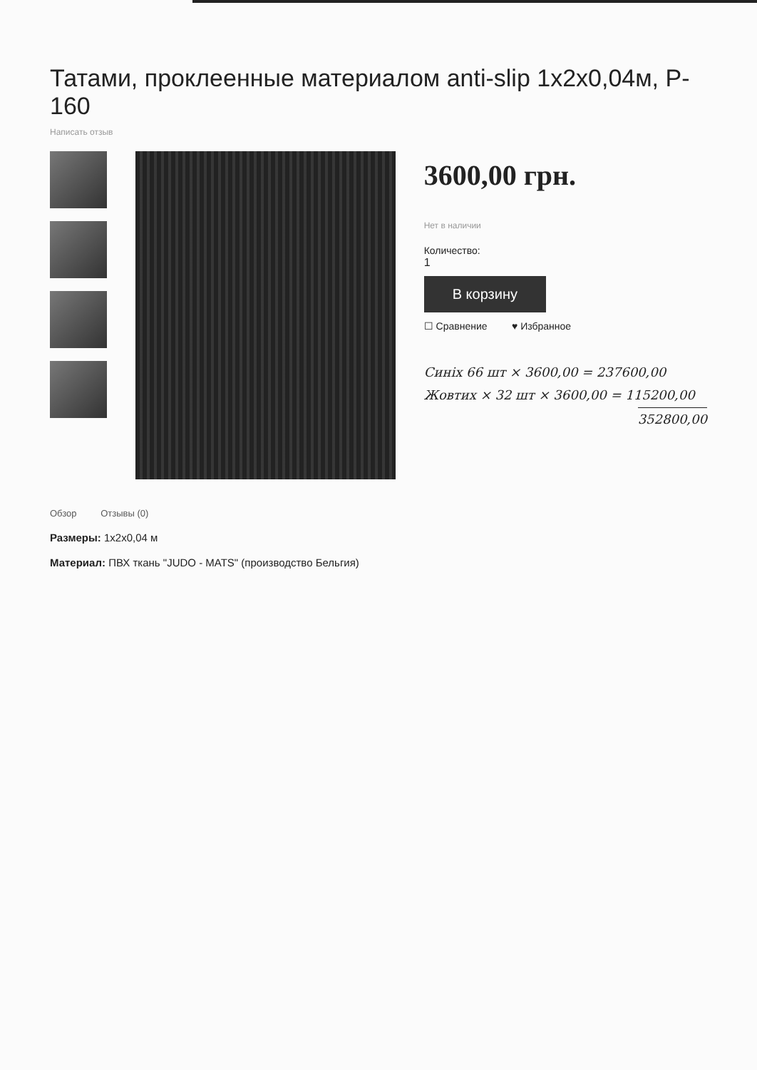Татами, проклеенные материалом anti-slip 1x2x0,04м, P-160
Написать отзыв
3600,00 грн.
Нет в наличии
Количество:
1
В корзину
☐ Сравнение ♥ Избранное
Синiх 66 шт × 3600,00 = 237600,00
Жовтих × 32 шт × 3600,00 = 115200,00
352800,00
Обзор Отзывы (0)
Размеры: 1x2x0,04 м
Материал: ПВХ ткань "JUDO - MATS" (производство Бельгия)